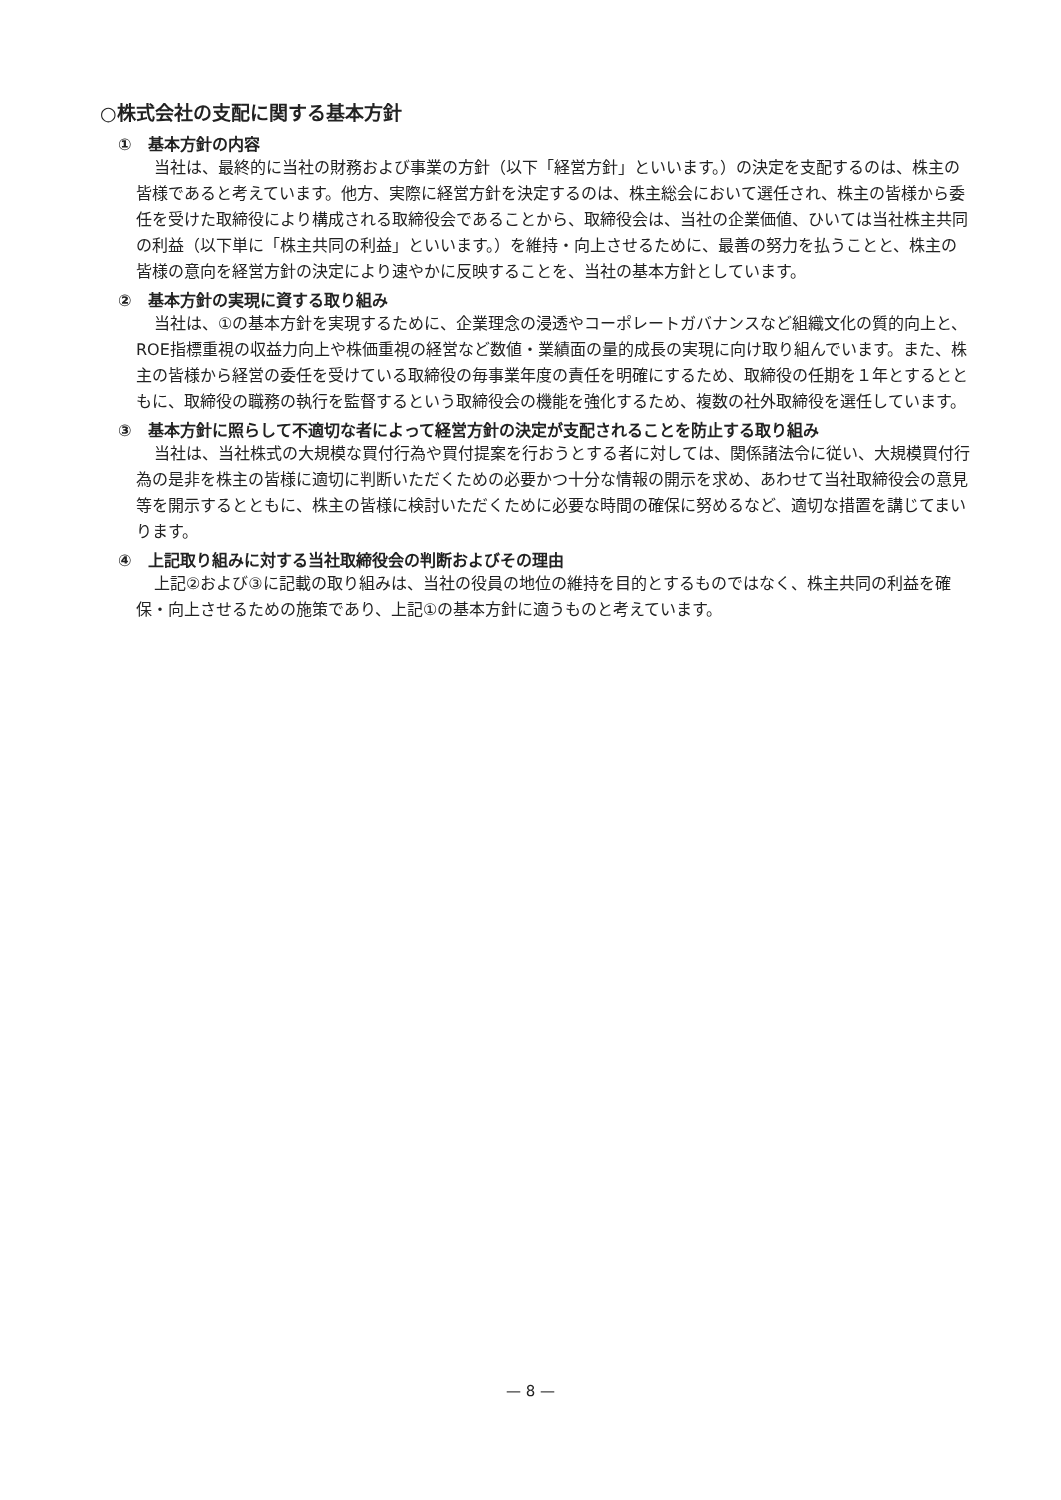○株式会社の支配に関する基本方針
①　基本方針の内容
当社は、最終的に当社の財務および事業の方針（以下「経営方針」といいます。）の決定を支配するのは、株主の皆様であると考えています。他方、実際に経営方針を決定するのは、株主総会において選任され、株主の皆様から委任を受けた取締役により構成される取締役会であることから、取締役会は、当社の企業価値、ひいては当社株主共同の利益（以下単に「株主共同の利益」といいます。）を維持・向上させるために、最善の努力を払うことと、株主の皆様の意向を経営方針の決定により速やかに反映することを、当社の基本方針としています。
②　基本方針の実現に資する取り組み
当社は、①の基本方針を実現するために、企業理念の浸透やコーポレートガバナンスなど組織文化の質的向上と、ROE指標重視の収益力向上や株価重視の経営など数値・業績面の量的成長の実現に向け取り組んでいます。また、株主の皆様から経営の委任を受けている取締役の毎事業年度の責任を明確にするため、取締役の任期を１年とするとともに、取締役の職務の執行を監督するという取締役会の機能を強化するため、複数の社外取締役を選任しています。
③　基本方針に照らして不適切な者によって経営方針の決定が支配されることを防止する取り組み
当社は、当社株式の大規模な買付行為や買付提案を行おうとする者に対しては、関係諸法令に従い、大規模買付行為の是非を株主の皆様に適切に判断いただくための必要かつ十分な情報の開示を求め、あわせて当社取締役会の意見等を開示するとともに、株主の皆様に検討いただくために必要な時間の確保に努めるなど、適切な措置を講じてまいります。
④　上記取り組みに対する当社取締役会の判断およびその理由
上記②および③に記載の取り組みは、当社の役員の地位の維持を目的とするものではなく、株主共同の利益を確保・向上させるための施策であり、上記①の基本方針に適うものと考えています。
— 8 —